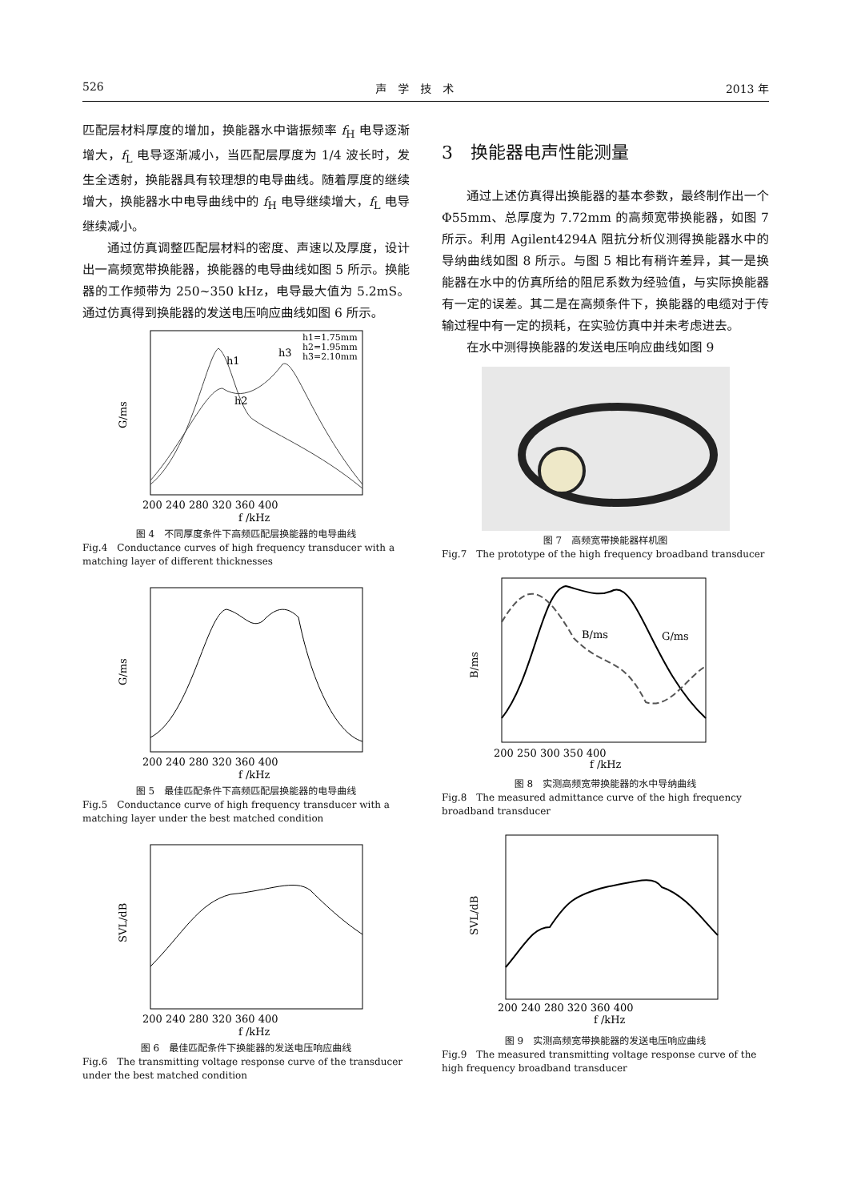526 声　学　技　术 2013 年
匹配层材料厚度的增加，换能器水中谐振频率 f<sub>H</sub> 电导逐渐增大，f<sub>L</sub> 电导逐渐减小，当匹配层厚度为 1/4 波长时，发生全透射，换能器具有较理想的电导曲线。随着厚度的继续增大，换能器水中电导曲线中的 f<sub>H</sub> 电导继续增大，f<sub>L</sub> 电导继续减小。
通过仿真调整匹配层材料的密度、声速以及厚度，设计出一高频宽带换能器，换能器的电导曲线如图 5 所示。换能器的工作频带为 250~350 kHz，电导最大值为 5.2mS。通过仿真得到换能器的发送电压响应曲线如图 6 所示。
G/ms
200 240 280 320 360 400
f /kHz
h1=1.75mm
h2=1.95mm
h3=2.10mm
h1
h2
h3
图 4　不同厚度条件下高频匹配层换能器的电导曲线
Fig.4　Conductance curves of high frequency transducer with a matching layer of different thicknesses
G/ms
200 240 280 320 360 400
f /kHz
图 5　最佳匹配条件下高频匹配层换能器的电导曲线
Fig.5　Conductance curve of high frequency transducer with a matching layer under the best matched condition
SVL/dB
200 240 280 320 360 400
f /kHz
图 6　最佳匹配条件下换能器的发送电压响应曲线
Fig.6　The transmitting voltage response curve of the transducer under the best matched condition
3　换能器电声性能测量
通过上述仿真得出换能器的基本参数，最终制作出一个 Φ55mm、总厚度为 7.72mm 的高频宽带换能器，如图 7 所示。利用 Agilent4294A 阻抗分析仪测得换能器水中的导纳曲线如图 8 所示。与图 5 相比有稍许差异，其一是换能器在水中的仿真所给的阻尼系数为经验值，与实际换能器有一定的误差。其二是在高频条件下，换能器的电缆对于传输过程中有一定的损耗，在实验仿真中并未考虑进去。
在水中测得换能器的发送电压响应曲线如图 9
图 7　高频宽带换能器样机图
Fig.7　The prototype of the high frequency broadband transducer
B/ms
G/ms
B/ms
200 250 300 350 400
f /kHz
图 8　实测高频宽带换能器的水中导纳曲线
Fig.8　The measured admittance curve of the high frequency broadband transducer
SVL/dB
200 240 280 320 360 400
f /kHz
图 9　实测高频宽带换能器的发送电压响应曲线
Fig.9　The measured transmitting voltage response curve of the high frequency broadband transducer